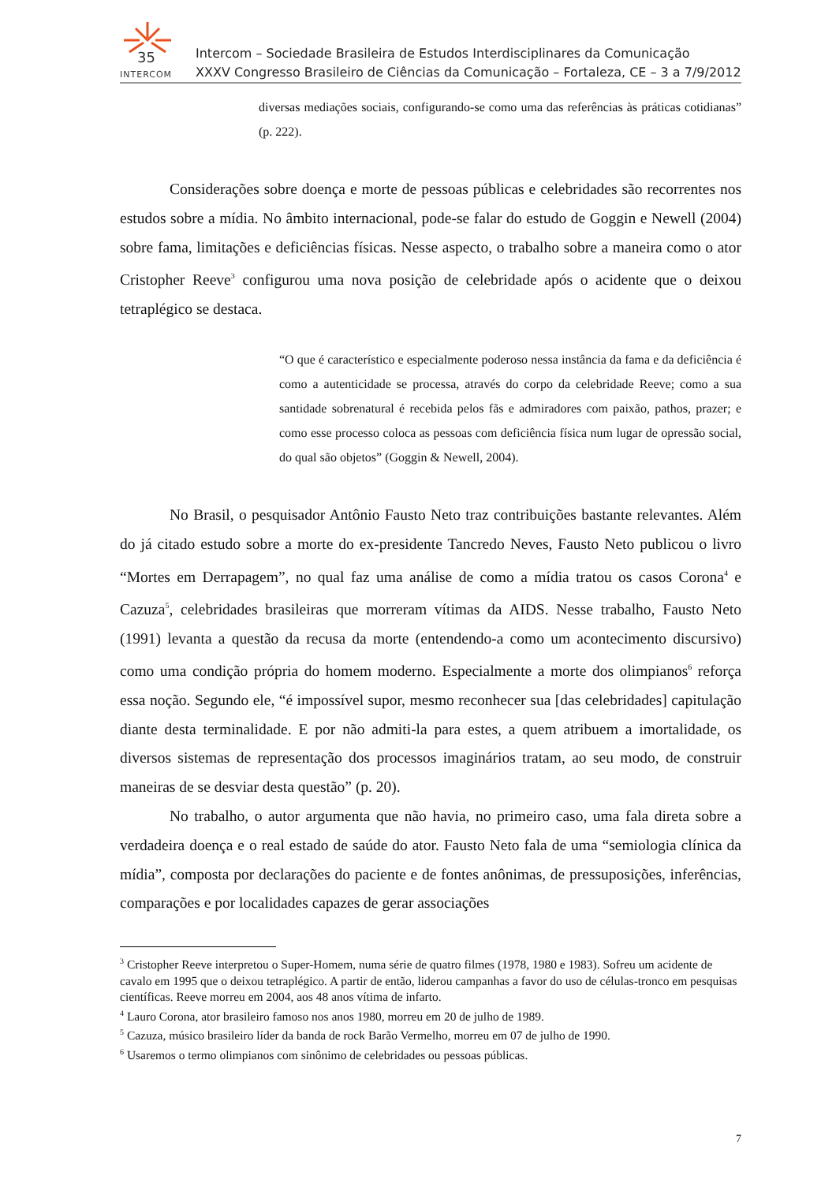35
INTERCOM
Intercom – Sociedade Brasileira de Estudos Interdisciplinares da Comunicação
XXXV Congresso Brasileiro de Ciências da Comunicação – Fortaleza, CE – 3 a 7/9/2012
diversas mediações sociais, configurando-se como uma das referências às práticas cotidianas” (p. 222).
Considerações sobre doença e morte de pessoas públicas e celebridades são recorrentes nos estudos sobre a mídia. No âmbito internacional, pode-se falar do estudo de Goggin e Newell (2004) sobre fama, limitações e deficiências físicas. Nesse aspecto, o trabalho sobre a maneira como o ator Cristopher Reeve<sup>3</sup> configurou uma nova posição de celebridade após o acidente que o deixou tetraplégico se destaca.
“O que é característico e especialmente poderoso nessa instância da fama e da deficiência é como a autenticidade se processa, através do corpo da celebridade Reeve; como a sua santidade sobrenatural é recebida pelos fãs e admiradores com paixão, pathos, prazer; e como esse processo coloca as pessoas com deficiência física num lugar de opressão social, do qual são objetos” (Goggin & Newell, 2004).
No Brasil, o pesquisador Antônio Fausto Neto traz contribuições bastante relevantes. Além do já citado estudo sobre a morte do ex-presidente Tancredo Neves, Fausto Neto publicou o livro “Mortes em Derrapagem”, no qual faz uma análise de como a mídia tratou os casos Corona<sup>4</sup> e Cazuza<sup>5</sup>, celebridades brasileiras que morreram vítimas da AIDS. Nesse trabalho, Fausto Neto (1991) levanta a questão da recusa da morte (entendendo-a como um acontecimento discursivo) como uma condição própria do homem moderno. Especialmente a morte dos olimpianos<sup>6</sup> reforça essa noção. Segundo ele, “é impossível supor, mesmo reconhecer sua [das celebridades] capitulação diante desta terminalidade. E por não admiti-la para estes, a quem atribuem a imortalidade, os diversos sistemas de representação dos processos imaginários tratam, ao seu modo, de construir maneiras de se desviar desta questão” (p. 20).
No trabalho, o autor argumenta que não havia, no primeiro caso, uma fala direta sobre a verdadeira doença e o real estado de saúde do ator. Fausto Neto fala de uma “semiologia clínica da mídia”, composta por declarações do paciente e de fontes anônimas, de pressuposições, inferências, comparações e por localidades capazes de gerar associações
<sup>3</sup> Cristopher Reeve interpretou o Super-Homem, numa série de quatro filmes (1978, 1980 e 1983). Sofreu um acidente de cavalo em 1995 que o deixou tetraplégico. A partir de então, liderou campanhas a favor do uso de células-tronco em pesquisas científicas. Reeve morreu em 2004, aos 48 anos vítima de infarto.
<sup>4</sup> Lauro Corona, ator brasileiro famoso nos anos 1980, morreu em 20 de julho de 1989.
<sup>5</sup> Cazuza, músico brasileiro líder da banda de rock Barão Vermelho, morreu em 07 de julho de 1990.
<sup>6</sup> Usaremos o termo olimpianos com sinônimo de celebridades ou pessoas públicas.
7